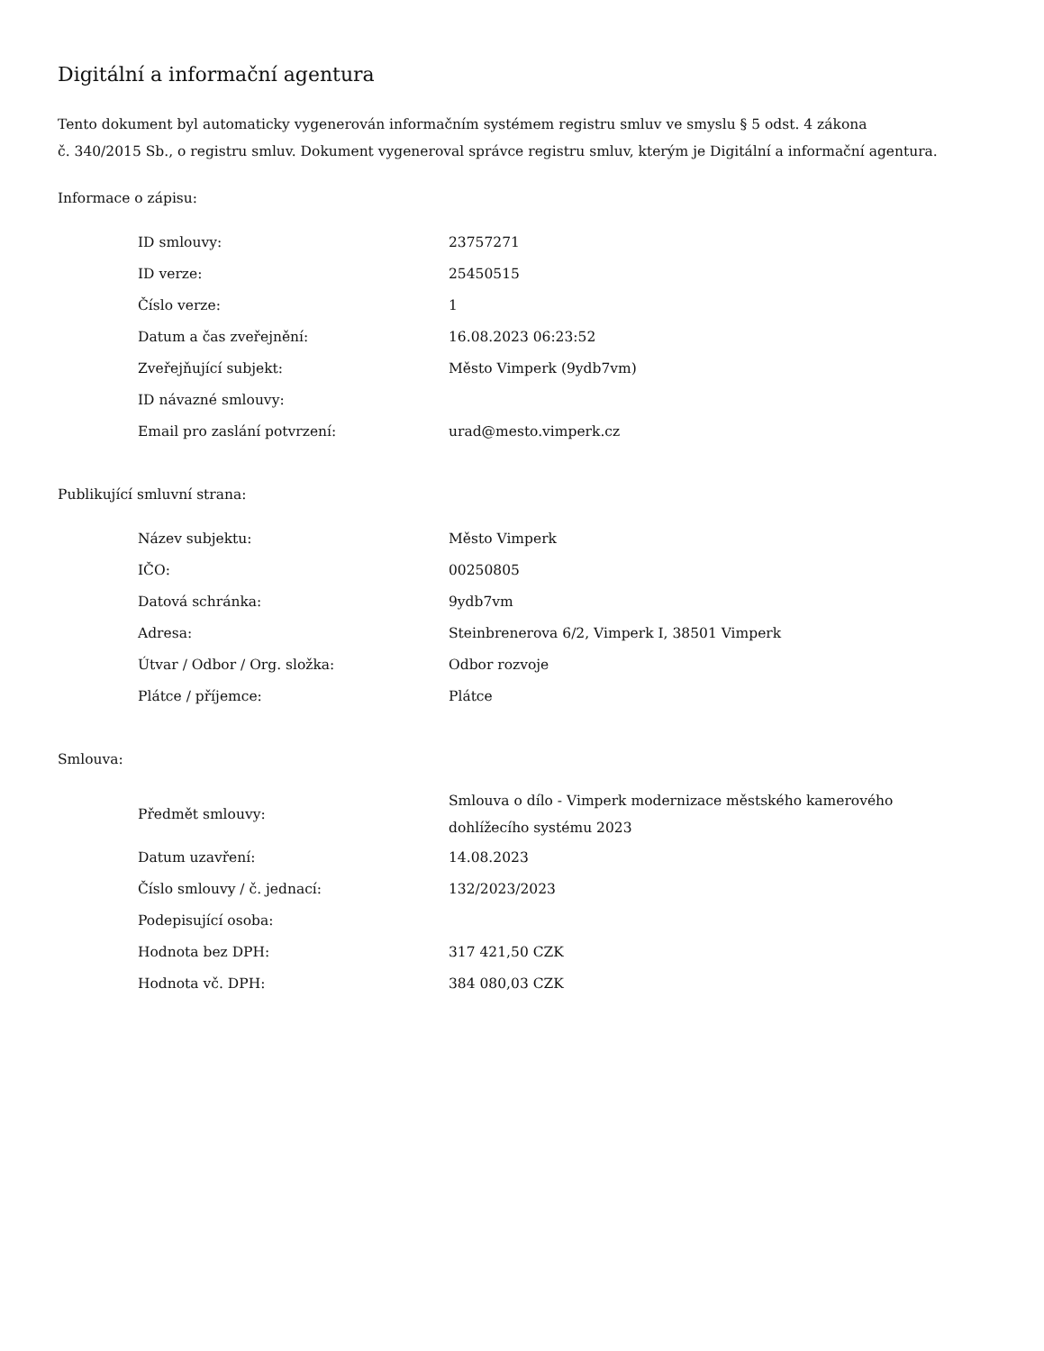Digitální a informační agentura
Tento dokument byl automaticky vygenerován informačním systémem registru smluv ve smyslu § 5 odst. 4 zákona
č. 340/2015 Sb., o registru smluv. Dokument vygeneroval správce registru smluv, kterým je Digitální a informační agentura.
Informace o zápisu:
| ID smlouvy: | 23757271 |
| ID verze: | 25450515 |
| Číslo verze: | 1 |
| Datum a čas zveřejnění: | 16.08.2023 06:23:52 |
| Zveřejňující subjekt: | Město Vimperk (9ydb7vm) |
| ID návazné smlouvy: | |
| Email pro zaslání potvrzení: | urad@mesto.vimperk.cz |
Publikující smluvní strana:
| Název subjektu: | Město Vimperk |
| IČO: | 00250805 |
| Datová schránka: | 9ydb7vm |
| Adresa: | Steinbrenerova 6/2, Vimperk I, 38501 Vimperk |
| Útvar / Odbor / Org. složka: | Odbor rozvoje |
| Plátce / příjemce: | Plátce |
Smlouva:
| Předmět smlouvy: | Smlouva o dílo - Vimperk modernizace městského kamerového dohlížecího systému 2023 |
| Datum uzavření: | 14.08.2023 |
| Číslo smlouvy / č. jednací: | 132/2023/2023 |
| Podepisující osoba: | |
| Hodnota bez DPH: | 317 421,50 CZK |
| Hodnota vč. DPH: | 384 080,03 CZK |